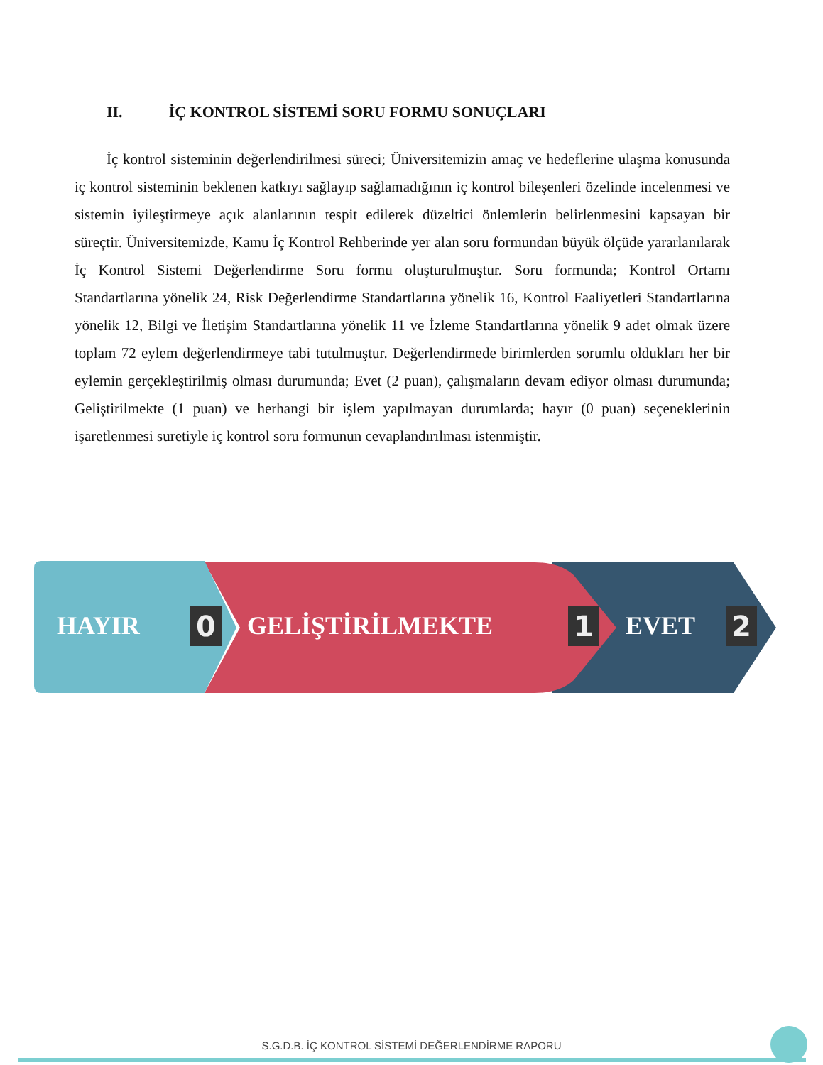II. İÇ KONTROL SİSTEMİ SORU FORMU SONUÇLARI
İç kontrol sisteminin değerlendirilmesi süreci; Üniversitemizin amaç ve hedeflerine ulaşma konusunda iç kontrol sisteminin beklenen katkıyı sağlayıp sağlamadığının iç kontrol bileşenleri özelinde incelenmesi ve sistemin iyileştirmeye açık alanlarının tespit edilerek düzeltici önlemlerin belirlenmesini kapsayan bir süreçtir. Üniversitemizde, Kamu İç Kontrol Rehberinde yer alan soru formundan büyük ölçüde yararlanılarak İç Kontrol Sistemi Değerlendirme Soru formu oluşturulmuştur. Soru formunda; Kontrol Ortamı Standartlarına yönelik 24, Risk Değerlendirme Standartlarına yönelik 16, Kontrol Faaliyetleri Standartlarına yönelik 12, Bilgi ve İletişim Standartlarına yönelik 11 ve İzleme Standartlarına yönelik 9 adet olmak üzere toplam 72 eylem değerlendirmeye tabi tutulmuştur. Değerlendirmede birimlerden sorumlu oldukları her bir eylemin gerçekleştirilmiş olması durumunda; Evet (2 puan), çalışmaların devam ediyor olması durumunda; Geliştirilmekte (1 puan) ve herhangi bir işlem yapılmayan durumlarda; hayır (0 puan) seçeneklerinin işaretlenmesi suretiyle iç kontrol soru formunun cevaplandırılması istenmiştir.
HAYIR 0 GELİŞTİRİLMEKTE 1 EVET 2
S.G.D.B. İÇ KONTROL SİSTEMİ DEĞERLENDİRME RAPORU